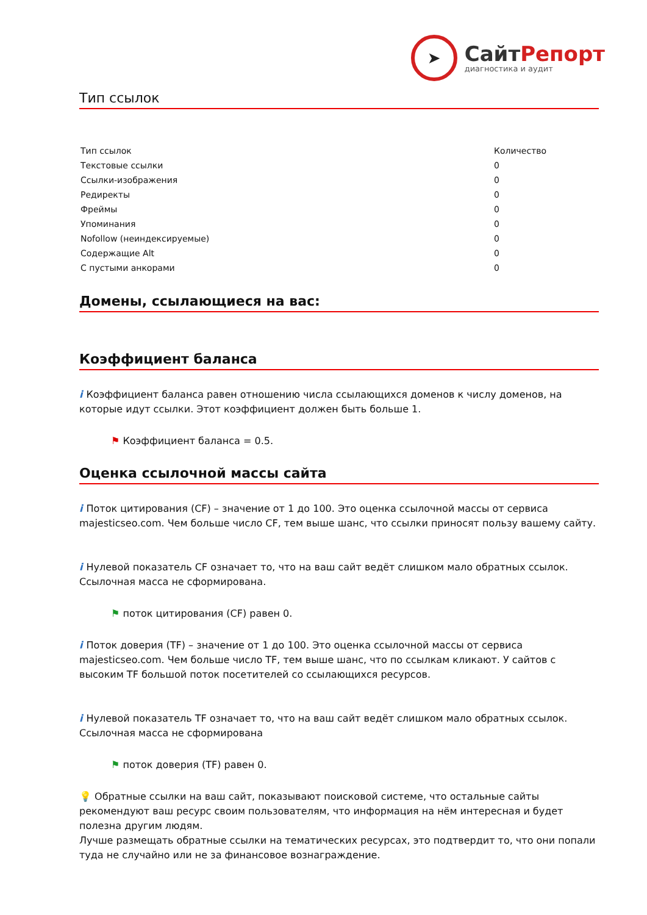➤
СайтРепорт
диагностика и аудит
Тип ссылок
| Тип ссылок | Количество |
| --- | --- |
| Текстовые ссылки | 0 |
| Ссылки-изображения | 0 |
| Редиректы | 0 |
| Фреймы | 0 |
| Упоминания | 0 |
| Nofollow (неиндексируемые) | 0 |
| Содержащие Alt | 0 |
| С пустыми анкорами | 0 |
Домены, ссылающиеся на вас:
Коэффициент баланса
i Коэффициент баланса равен отношению числа ссылающихся доменов к числу доменов, на которые идут ссылки. Этот коэффициент должен быть больше 1.
⚑ Коэффициент баланса = 0.5.
Оценка ссылочной массы сайта
i Поток цитирования (CF) – значение от 1 до 100. Это оценка ссылочной массы от сервиса majesticseo.com. Чем больше число CF, тем выше шанс, что ссылки приносят пользу вашему сайту.
i Нулевой показатель CF означает то, что на ваш сайт ведёт слишком мало обратных ссылок. Ссылочная масса не сформирована.
⚑ поток цитирования (CF) равен 0.
i Поток доверия (TF) – значение от 1 до 100. Это оценка ссылочной массы от сервиса majesticseo.com. Чем больше число TF, тем выше шанс, что по ссылкам кликают. У сайтов с высоким TF большой поток посетителей со ссылающихся ресурсов.
i Нулевой показатель TF означает то, что на ваш сайт ведёт слишком мало обратных ссылок. Ссылочная масса не сформирована
⚑ поток доверия (TF) равен 0.
💡 Обратные ссылки на ваш сайт, показывают поисковой системе, что остальные сайты рекомендуют ваш ресурс своим пользователям, что информация на нём интересная и будет полезна другим людям.
Лучше размещать обратные ссылки на тематических ресурсах, это подтвердит то, что они попали туда не случайно или не за финансовое вознаграждение.